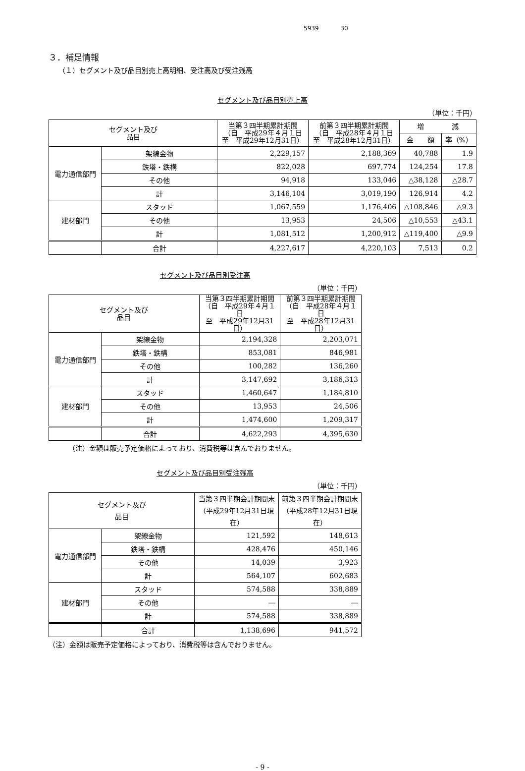5939 30
３．補足情報
（１）セグメント及び品目別売上高明細、受注高及び受注残高
セグメント及び品目別売上高
（単位：千円）
| セグメント及び 品目 | | 当第３四半期累計期間 （自 平成29年４月１日 至 平成29年12月31日） | 前第３四半期累計期間 （自 平成28年４月１日 至 平成28年12月31日） | 増 減 | |
| --- | --- | --- | --- | --- | --- |
| | | | | 金 額 | 率（%） |
| 電力通信部門 | 架線金物 | 2,229,157 | 2,188,369 | 40,788 | 1.9 |
| | 鉄塔・鉄構 | 822,028 | 697,774 | 124,254 | 17.8 |
| | その他 | 94,918 | 133,046 | △38,128 | △28.7 |
| | 計 | 3,146,104 | 3,019,190 | 126,914 | 4.2 |
| 建材部門 | スタッド | 1,067,559 | 1,176,406 | △108,846 | △9.3 |
| | その他 | 13,953 | 24,506 | △10,553 | △43.1 |
| | 計 | 1,081,512 | 1,200,912 | △119,400 | △9.9 |
| | 合計 | 4,227,617 | 4,220,103 | 7,513 | 0.2 |
セグメント及び品目別受注高
（単位：千円）
| セグメント及び 品目 | | 当第３四半期累計期間 （自 平成29年４月１日 至 平成29年12月31日） | 前第３四半期累計期間 （自 平成28年４月１日 至 平成28年12月31日） |
| --- | --- | --- | --- |
| 電力通信部門 | 架線金物 | 2,194,328 | 2,203,071 |
| | 鉄塔・鉄構 | 853,081 | 846,981 |
| | その他 | 100,282 | 136,260 |
| | 計 | 3,147,692 | 3,186,313 |
| 建材部門 | スタッド | 1,460,647 | 1,184,810 |
| | その他 | 13,953 | 24,506 |
| | 計 | 1,474,600 | 1,209,317 |
| | 合計 | 4,622,293 | 4,395,630 |
（注）金額は販売予定価格によっており、消費税等は含んでおりません。
セグメント及び品目別受注残高
（単位：千円）
| セグメント及び 品目 | | 当第３四半期会計期間末 （平成29年12月31日現在） | 前第３四半期会計期間末 （平成28年12月31日現在） |
| --- | --- | --- | --- |
| 電力通信部門 | 架線金物 | 121,592 | 148,613 |
| | 鉄塔・鉄構 | 428,476 | 450,146 |
| | その他 | 14,039 | 3,923 |
| | 計 | 564,107 | 602,683 |
| 建材部門 | スタッド | 574,588 | 338,889 |
| | その他 | ― | ― |
| | 計 | 574,588 | 338,889 |
| | 合計 | 1,138,696 | 941,572 |
（注）金額は販売予定価格によっており、消費税等は含んでおりません。
- 9 -